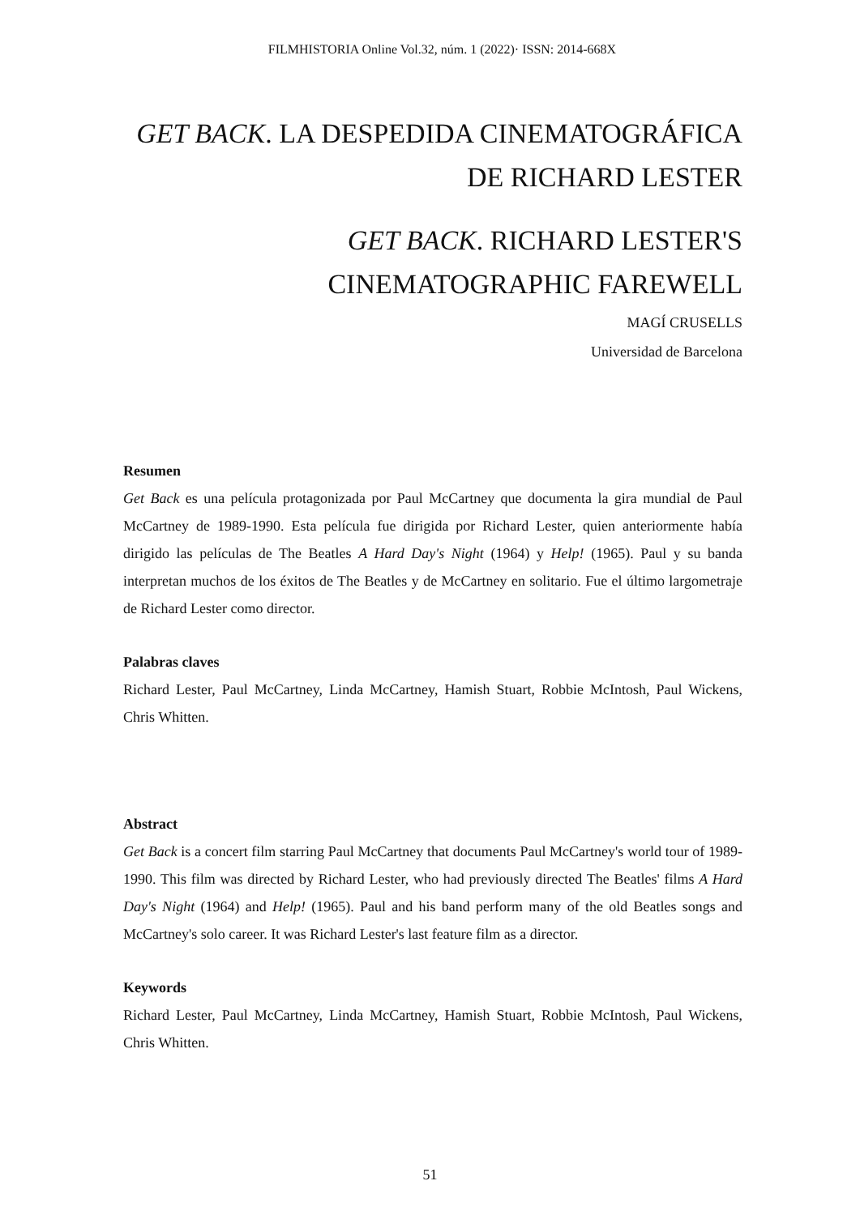FILMHISTORIA Online Vol.32, núm. 1 (2022)· ISSN: 2014-668X
GET BACK. LA DESPEDIDA CINEMATOGRÁFICA
DE RICHARD LESTER
GET BACK. RICHARD LESTER'S
CINEMATOGRAPHIC FAREWELL
MAGÍ CRUSELLS
Universidad de Barcelona
Resumen
Get Back es una película protagonizada por Paul McCartney que documenta la gira mundial de Paul McCartney de 1989-1990. Esta película fue dirigida por Richard Lester, quien anteriormente había dirigido las películas de The Beatles A Hard Day's Night (1964) y Help! (1965). Paul y su banda interpretan muchos de los éxitos de The Beatles y de McCartney en solitario. Fue el último largometraje de Richard Lester como director.
Palabras claves
Richard Lester, Paul McCartney, Linda McCartney, Hamish Stuart, Robbie McIntosh, Paul Wickens, Chris Whitten.
Abstract
Get Back is a concert film starring Paul McCartney that documents Paul McCartney's world tour of 1989-1990. This film was directed by Richard Lester, who had previously directed The Beatles' films A Hard Day's Night (1964) and Help! (1965). Paul and his band perform many of the old Beatles songs and McCartney's solo career. It was Richard Lester's last feature film as a director.
Keywords
Richard Lester, Paul McCartney, Linda McCartney, Hamish Stuart, Robbie McIntosh, Paul Wickens, Chris Whitten.
51